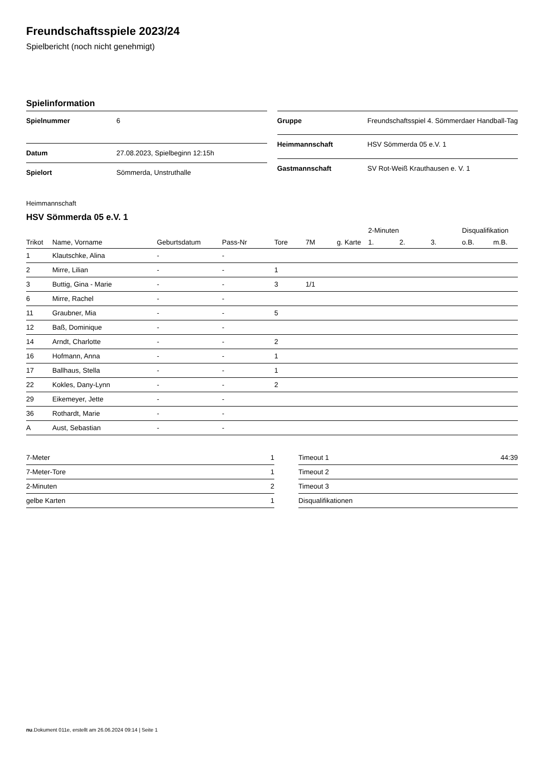Freundschaftsspiele 2023/24
Spielbericht (noch nicht genehmigt)
Spielinformation
| Spielnummer | 6 |
| Datum | 27.08.2023, Spielbeginn 12:15h |
| Spielort | Sömmerda, Unstruthalle |
| Gruppe | Freundschaftsspiel 4. Sömmerdaer Handball-Tag |
| Heimmannschaft | HSV Sömmerda 05 e.V. 1 |
| Gastmannschaft | SV Rot-Weiß Krauthausen e. V. 1 |
Heimmannschaft
HSV Sömmerda 05 e.V. 1
| | | | | | | | 2-Minuten | | | Disqualifikation | |
| --- | --- | --- | --- | --- | --- | --- | --- | --- | --- | --- | --- |
| Trikot | Name, Vorname | Geburtsdatum | Pass-Nr | Tore | 7M | g. Karte | 1. | 2. | 3. | o.B. | m.B. |
| 1 | Klautschke, Alina | - | - | | | | | | | | |
| 2 | Mirre, Lilian | - | - | 1 | | | | | | | |
| 3 | Buttig, Gina - Marie | - | - | 3 | 1/1 | | | | | | |
| 6 | Mirre, Rachel | - | - | | | | | | | | |
| 11 | Graubner, Mia | - | - | 5 | | | | | | | |
| 12 | Baß, Dominique | - | - | | | | | | | | |
| 14 | Arndt, Charlotte | - | - | 2 | | | | | | | |
| 16 | Hofmann, Anna | - | - | 1 | | | | | | | |
| 17 | Ballhaus, Stella | - | - | 1 | | | | | | | |
| 22 | Kokles, Dany-Lynn | - | - | 2 | | | | | | | |
| 29 | Eikemeyer, Jette | - | - | | | | | | | | |
| 36 | Rothardt, Marie | - | - | | | | | | | | |
| A | Aust, Sebastian | - | - | | | | | | | | |
| 7-Meter | 1 |
| 7-Meter-Tore | 1 |
| 2-Minuten | 2 |
| gelbe Karten | 1 |
| Timeout 1 | 44:39 |
| Timeout 2 | |
| Timeout 3 | |
| Disqualifikationen | |
nu.Dokument 011e, erstellt am 26.06.2024 09:14 | Seite 1